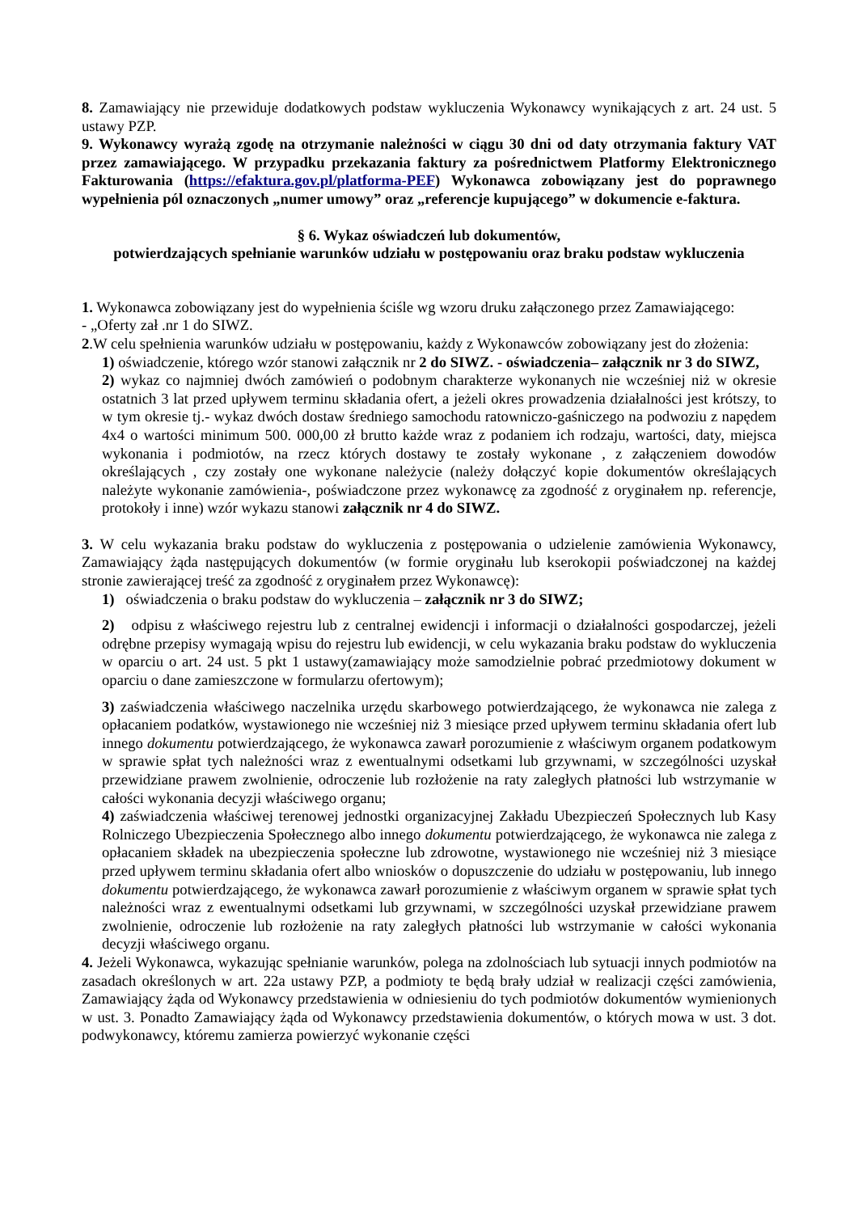8. Zamawiający nie przewiduje dodatkowych podstaw wykluczenia Wykonawcy wynikających z art. 24 ust. 5 ustawy PZP.
9. Wykonawcy wyrażą zgodę na otrzymanie należności w ciągu 30 dni od daty otrzymania faktury VAT przez zamawiającego. W przypadku przekazania faktury za pośrednictwem Platformy Elektronicznego Fakturowania (https://efaktura.gov.pl/platforma-PEF) Wykonawca zobowiązany jest do poprawnego wypełnienia pól oznaczonych „numer umowy” oraz „referencje kupującego” w dokumencie e-faktura.
§ 6. Wykaz oświadczeń lub dokumentów,
potwierdzających spełnianie warunków udziału w postępowaniu oraz braku podstaw wykluczenia
1. Wykonawca zobowiązany jest do wypełnienia ściśle wg wzoru druku załączonego przez Zamawiającego:
- „Oferty zał .nr 1 do SIWZ.
2.W celu spełnienia warunków udziału w postępowaniu, każdy z Wykonawców zobowiązany jest do złożenia:
1) oświadczenie, którego wzór stanowi załącznik nr 2 do SIWZ. - oświadczenia– załącznik nr 3 do SIWZ,
2) wykaz co najmniej dwóch zamówień o podobnym charakterze wykonanych nie wcześniej niż w okresie ostatnich 3 lat przed upływem terminu składania ofert, a jeżeli okres prowadzenia działalności jest krótszy, to w tym okresie tj.- wykaz dwóch dostaw średniego samochodu ratowniczo-gaśniczego na podwoziu z napędem 4x4 o wartości minimum 500. 000,00 zł brutto każde wraz z podaniem ich rodzaju, wartości, daty, miejsca wykonania i podmiotów, na rzecz których dostawy te zostały wykonane , z załączeniem dowodów określających , czy zostały one wykonane należycie (należy dołączyć kopie dokumentów określających należyte wykonanie zamówienia-, poświadczone przez wykonawcę za zgodność z oryginałem np. referencje, protokoły i inne) wzór wykazu stanowi załącznik nr 4 do SIWZ.
3. W celu wykazania braku podstaw do wykluczenia z postępowania o udzielenie zamówienia Wykonawcy, Zamawiający żąda następujących dokumentów (w formie oryginału lub kserokopii poświadczonej na każdej stronie zawierającej treść za zgodność z oryginałem przez Wykonawcę):
1) oświadczenia o braku podstaw do wykluczenia – załącznik nr 3 do SIWZ;
2) odpisu z właściwego rejestru lub z centralnej ewidencji i informacji o działalności gospodarczej, jeżeli odrębne przepisy wymagają wpisu do rejestru lub ewidencji, w celu wykazania braku podstaw do wykluczenia w oparciu o art. 24 ust. 5 pkt 1 ustawy(zamawiający może samodzielnie pobrać przedmiotowy dokument w oparciu o dane zamieszczone w formularzu ofertowym);
3) zaświadczenia właściwego naczelnika urzędu skarbowego potwierdzającego, że wykonawca nie zalega z opłacaniem podatków, wystawionego nie wcześniej niż 3 miesiące przed upływem terminu składania ofert lub innego dokumentu potwierdzającego, że wykonawca zawarł porozumienie z właściwym organem podatkowym w sprawie spłat tych należności wraz z ewentualnymi odsetkami lub grzywnami, w szczególności uzyskał przewidziane prawem zwolnienie, odroczenie lub rozłożenie na raty zaległych płatności lub wstrzymanie w całości wykonania decyzji właściwego organu;
4) zaświadczenia właściwej terenowej jednostki organizacyjnej Zakładu Ubezpieczeń Społecznych lub Kasy Rolniczego Ubezpieczenia Społecznego albo innego dokumentu potwierdzającego, że wykonawca nie zalega z opłacaniem składek na ubezpieczenia społeczne lub zdrowotne, wystawionego nie wcześniej niż 3 miesiące przed upływem terminu składania ofert albo wniosków o dopuszczenie do udziału w postępowaniu, lub innego dokumentu potwierdzającego, że wykonawca zawarł porozumienie z właściwym organem w sprawie spłat tych należności wraz z ewentualnymi odsetkami lub grzywnami, w szczególności uzyskał przewidziane prawem zwolnienie, odroczenie lub rozłożenie na raty zaległych płatności lub wstrzymanie w całości wykonania decyzji właściwego organu.
4. Jeżeli Wykonawca, wykazując spełnianie warunków, polega na zdolnościach lub sytuacji innych podmiotów na zasadach określonych w art. 22a ustawy PZP, a podmioty te będą brały udział w realizacji części zamówienia, Zamawiający żąda od Wykonawcy przedstawienia w odniesieniu do tych podmiotów dokumentów wymienionych w ust. 3. Ponadto Zamawiający żąda od Wykonawcy przedstawienia dokumentów, o których mowa w ust. 3 dot. podwykonawcy, któremu zamierza powierzyć wykonanie części